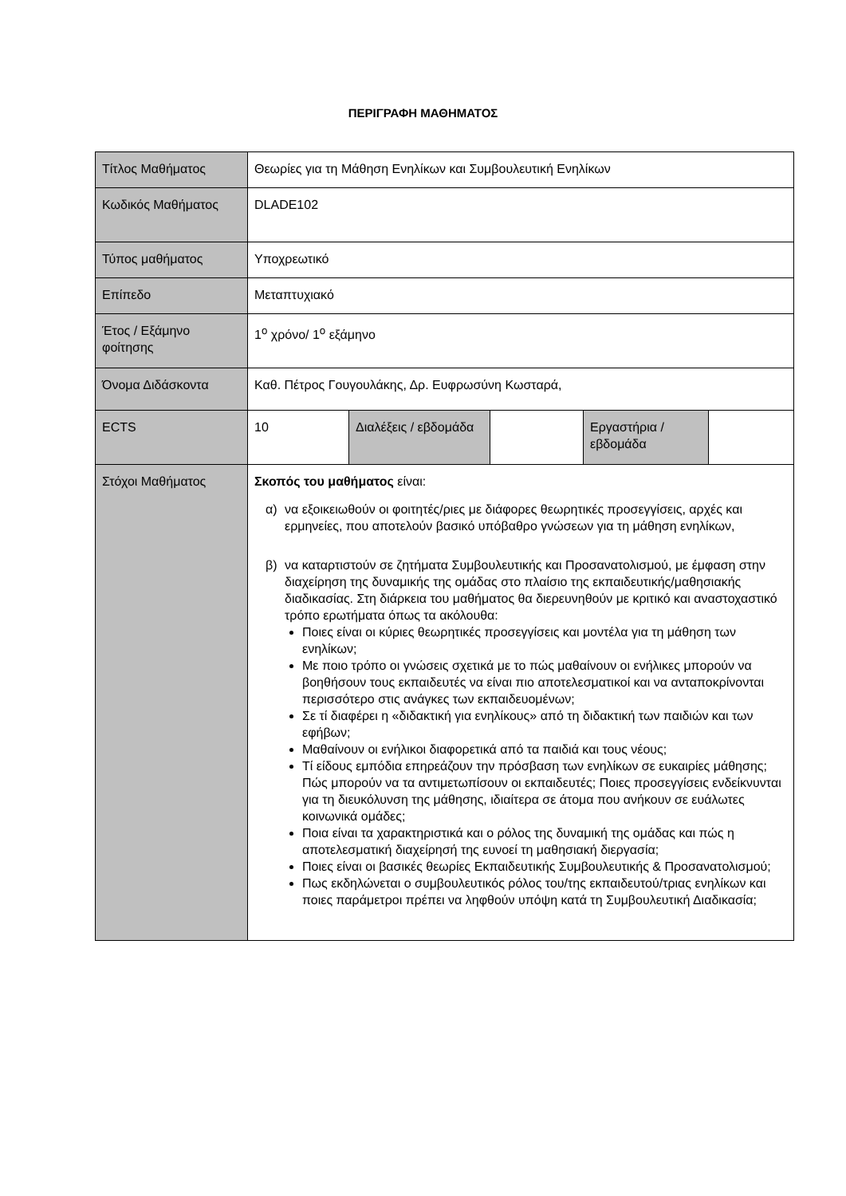ΠΕΡΙΓΡΑΦΗ ΜΑΘΗΜΑΤΟΣ
| Τίτλος Μαθήματος | Θεωρίες για τη Μάθηση Ενηλίκων και Συμβουλευτική Ενηλίκων | | | | |
| Κωδικός Μαθήματος | DLADE102 | | | | |
| Τύπος μαθήματος | Υποχρεωτικό | | | | |
| Επίπεδο | Μεταπτυχιακό | | | | |
| Έτος / Εξάμηνο φοίτησης | 1<sup>ο</sup> χρόνο/ 1<sup>ο</sup> εξάμηνο | | | | |
| Όνομα Διδάσκοντα | Καθ. Πέτρος Γουγουλάκης, Δρ. Ευφρωσύνη Κωσταρά, | | | | |
| ECTS | 10 | Διαλέξεις / εβδομάδα | | Εργαστήρια / εβδομάδα | |
| Στόχοι Μαθήματος | Σκοπός του μαθήματος είναι: α) να εξοικειωθούν οι φοιτητές/ριες με διάφορες θεωρητικές προσεγγίσεις, αρχές και ερμηνείες, που αποτελούν βασικό υπόβαθρο γνώσεων για τη μάθηση ενηλίκων, β) να καταρτιστούν σε ζητήματα Συμβουλευτικής και Προσανατολισμού, με έμφαση στην διαχείρηση της δυναμικής της ομάδας στο πλαίσιο της εκπαιδευτικής/μαθησιακής διαδικασίας. Στη διάρκεια του μαθήματος θα διερευνηθούν με κριτικό και αναστοχαστικό τρόπο ερωτήματα όπως τα ακόλουθα: Ποιες είναι οι κύριες θεωρητικές προσεγγίσεις και μοντέλα για τη μάθηση των ενηλίκων; Με ποιο τρόπο οι γνώσεις σχετικά με το πώς μαθαίνουν οι ενήλικες μπορούν να βοηθήσουν τους εκπαιδευτές να είναι πιο αποτελεσματικοί και να ανταποκρίνονται περισσότερο στις ανάγκες των εκπαιδευομένων; Σε τί διαφέρει η «διδακτική για ενηλίκους» από τη διδακτική των παιδιών και των εφήβων; Μαθαίνουν οι ενήλικοι διαφορετικά από τα παιδιά και τους νέους; Τί είδους εμπόδια επηρεάζουν την πρόσβαση των ενηλίκων σε ευκαιρίες μάθησης; Πώς μπορούν να τα αντιμετωπίσουν οι εκπαιδευτές; Ποιες προσεγγίσεις ενδείκνυνται για τη διευκόλυνση της μάθησης, ιδιαίτερα σε άτομα που ανήκουν σε ευάλωτες κοινωνικά ομάδες; Ποια είναι τα χαρακτηριστικά και ο ρόλος της δυναμική της ομάδας και πώς η αποτελεσματική διαχείρησή της ευνοεί τη μαθησιακή διεργασία; Ποιες είναι οι βασικές θεωρίες Εκπαιδευτικής Συμβουλευτικής & Προσανατολισμού; Πως εκδηλώνεται ο συμβουλευτικός ρόλος του/της εκπαιδευτού/τριας ενηλίκων και ποιες παράμετροι πρέπει να ληφθούν υπόψη κατά τη Συμβουλευτική Διαδικασία; | | | | |